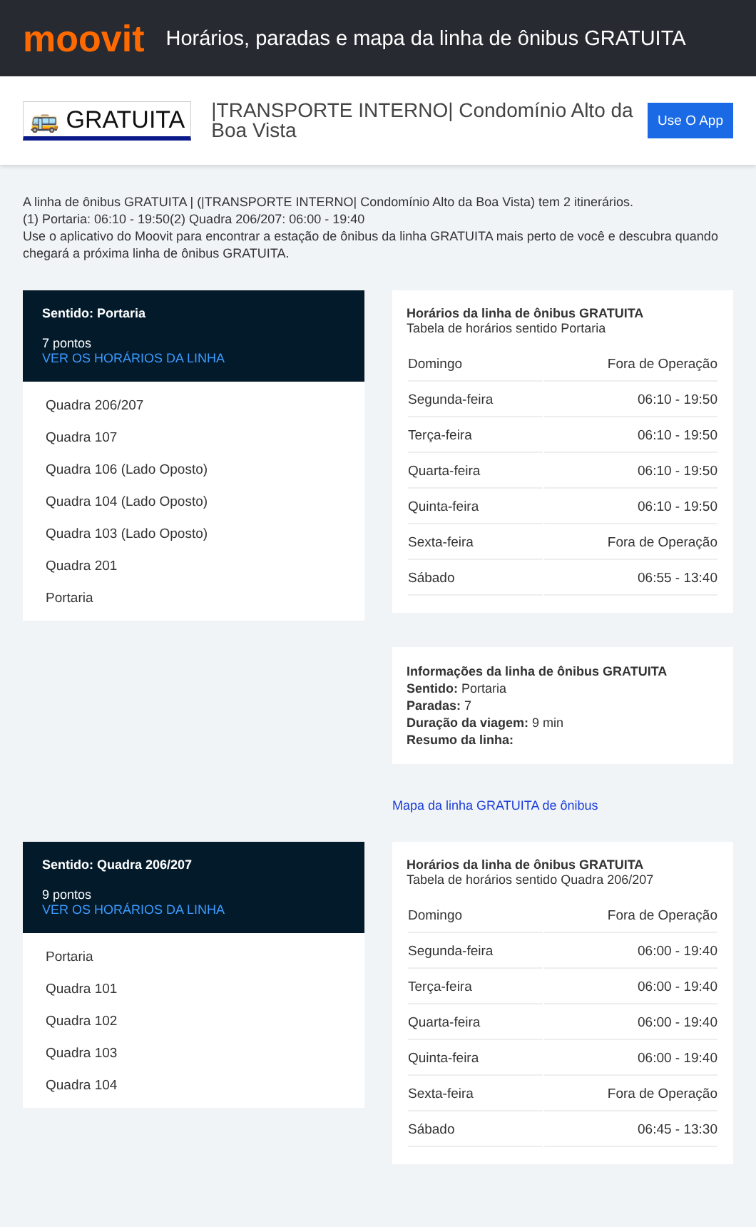moovit
Horários, paradas e mapa da linha de ônibus GRATUITA
🚌 GRATUITA
|TRANSPORTE INTERNO| Condomínio Alto da Boa Vista
Use O App
A linha de ônibus GRATUITA | (|TRANSPORTE INTERNO| Condomínio Alto da Boa Vista) tem 2 itinerários.
(1) Portaria: 06:10 - 19:50(2) Quadra 206/207: 06:00 - 19:40
Use o aplicativo do Moovit para encontrar a estação de ônibus da linha GRATUITA mais perto de você e descubra quando chegará a próxima linha de ônibus GRATUITA.
Sentido: Portaria
7 pontos
VER OS HORÁRIOS DA LINHA
Quadra 206/207
Quadra 107
Quadra 106 (Lado Oposto)
Quadra 104 (Lado Oposto)
Quadra 103 (Lado Oposto)
Quadra 201
Portaria
Horários da linha de ônibus GRATUITA
Tabela de horários sentido Portaria
| Domingo | Fora de Operação |
| Segunda-feira | 06:10 - 19:50 |
| Terça-feira | 06:10 - 19:50 |
| Quarta-feira | 06:10 - 19:50 |
| Quinta-feira | 06:10 - 19:50 |
| Sexta-feira | Fora de Operação |
| Sábado | 06:55 - 13:40 |
Informações da linha de ônibus GRATUITA
Sentido: Portaria
Paradas: 7
Duração da viagem: 9 min
Resumo da linha:
Mapa da linha GRATUITA de ônibus
Sentido: Quadra 206/207
9 pontos
VER OS HORÁRIOS DA LINHA
Portaria
Quadra 101
Quadra 102
Quadra 103
Quadra 104
Horários da linha de ônibus GRATUITA
Tabela de horários sentido Quadra 206/207
| Domingo | Fora de Operação |
| Segunda-feira | 06:00 - 19:40 |
| Terça-feira | 06:00 - 19:40 |
| Quarta-feira | 06:00 - 19:40 |
| Quinta-feira | 06:00 - 19:40 |
| Sexta-feira | Fora de Operação |
| Sábado | 06:45 - 13:30 |